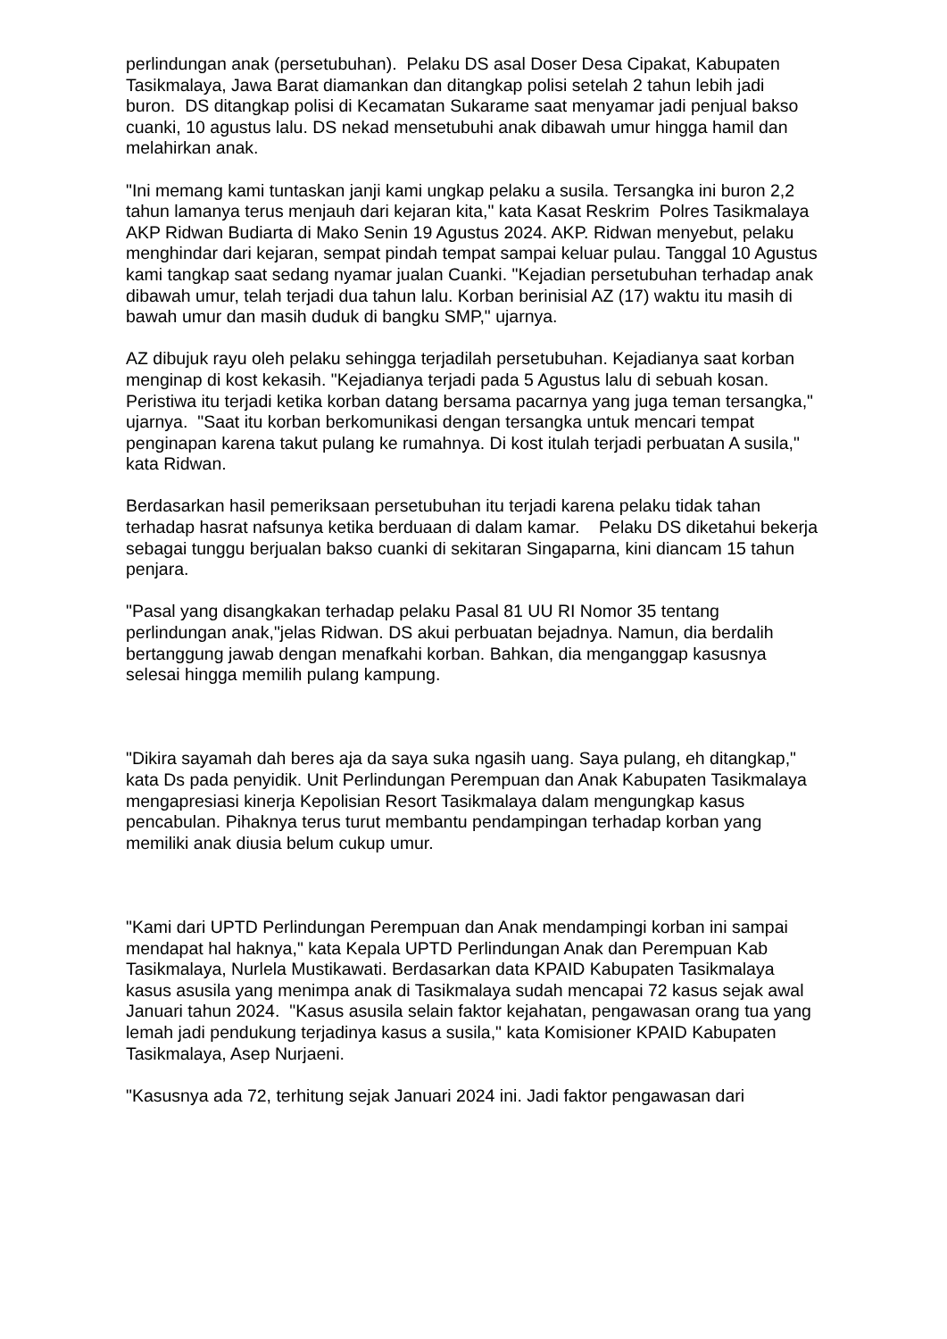perlindungan anak (persetubuhan). Pelaku DS asal Doser Desa Cipakat, Kabupaten Tasikmalaya, Jawa Barat diamankan dan ditangkap polisi setelah 2 tahun lebih jadi buron. DS ditangkap polisi di Kecamatan Sukarame saat menyamar jadi penjual bakso cuanki, 10 agustus lalu. DS nekad mensetubuhi anak dibawah umur hingga hamil dan melahirkan anak.
"Ini memang kami tuntaskan janji kami ungkap pelaku a susila. Tersangka ini buron 2,2 tahun lamanya terus menjauh dari kejaran kita," kata Kasat Reskrim Polres Tasikmalaya AKP Ridwan Budiarta di Mako Senin 19 Agustus 2024. AKP. Ridwan menyebut, pelaku menghindar dari kejaran, sempat pindah tempat sampai keluar pulau. Tanggal 10 Agustus kami tangkap saat sedang nyamar jualan Cuanki. "Kejadian persetubuhan terhadap anak dibawah umur, telah terjadi dua tahun lalu. Korban berinisial AZ (17) waktu itu masih di bawah umur dan masih duduk di bangku SMP," ujarnya.
AZ dibujuk rayu oleh pelaku sehingga terjadilah persetubuhan. Kejadianya saat korban menginap di kost kekasih. "Kejadianya terjadi pada 5 Agustus lalu di sebuah kosan. Peristiwa itu terjadi ketika korban datang bersama pacarnya yang juga teman tersangka," ujarnya. "Saat itu korban berkomunikasi dengan tersangka untuk mencari tempat penginapan karena takut pulang ke rumahnya. Di kost itulah terjadi perbuatan A susila," kata Ridwan.
Berdasarkan hasil pemeriksaan persetubuhan itu terjadi karena pelaku tidak tahan terhadap hasrat nafsunya ketika berduaan di dalam kamar. Pelaku DS diketahui bekerja sebagai tunggu berjualan bakso cuanki di sekitaran Singaparna, kini diancam 15 tahun penjara.
"Pasal yang disangkakan terhadap pelaku Pasal 81 UU RI Nomor 35 tentang perlindungan anak,"jelas Ridwan. DS akui perbuatan bejadnya. Namun, dia berdalih bertanggung jawab dengan menafkahi korban. Bahkan, dia menganggap kasusnya selesai hingga memilih pulang kampung.
"Dikira sayamah dah beres aja da saya suka ngasih uang. Saya pulang, eh ditangkap," kata Ds pada penyidik. Unit Perlindungan Perempuan dan Anak Kabupaten Tasikmalaya mengapresiasi kinerja Kepolisian Resort Tasikmalaya dalam mengungkap kasus pencabulan. Pihaknya terus turut membantu pendampingan terhadap korban yang memiliki anak diusia belum cukup umur.
"Kami dari UPTD Perlindungan Perempuan dan Anak mendampingi korban ini sampai mendapat hal haknya," kata Kepala UPTD Perlindungan Anak dan Perempuan Kab Tasikmalaya, Nurlela Mustikawati. Berdasarkan data KPAID Kabupaten Tasikmalaya kasus asusila yang menimpa anak di Tasikmalaya sudah mencapai 72 kasus sejak awal Januari tahun 2024. "Kasus asusila selain faktor kejahatan, pengawasan orang tua yang lemah jadi pendukung terjadinya kasus a susila," kata Komisioner KPAID Kabupaten Tasikmalaya, Asep Nurjaeni.
"Kasusnya ada 72, terhitung sejak Januari 2024 ini. Jadi faktor pengawasan dari